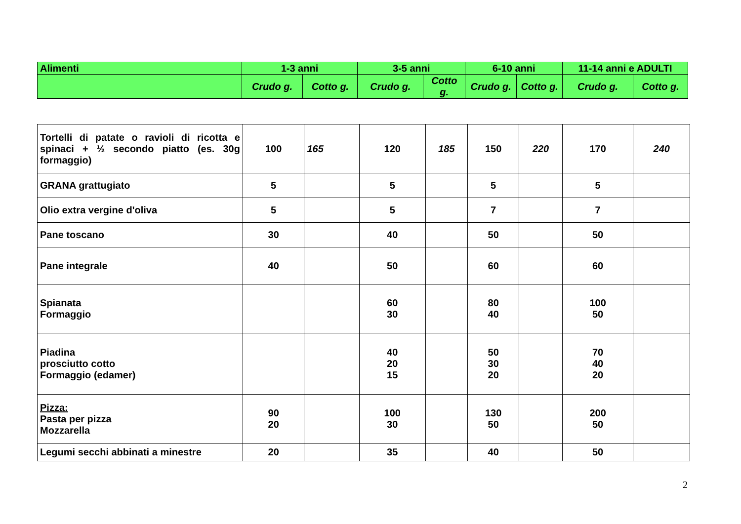| Alimenti | 1-3 anni | | 3-5 anni | | 6-10 anni | | 11-14 anni e ADULTI | |
| --- | --- | --- | --- | --- | --- | --- | --- | --- |
| | Crudo g. | Cotto g. | Crudo g. | Cotto g. | Crudo g. | Cotto g. | Crudo g. | Cotto g. |
| Tortelli di patate o ravioli di ricotta e spinaci + ½ secondo piatto (es. 30g formaggio) | 100 | 165 | 120 | 185 | 150 | 220 | 170 | 240 |
| GRANA grattugiato | 5 | | 5 | | 5 | | 5 | |
| Olio extra vergine d'oliva | 5 | | 5 | | 7 | | 7 | |
| Pane toscano | 30 | | 40 | | 50 | | 50 | |
| Pane integrale | 40 | | 50 | | 60 | | 60 | |
| Spianata Formaggio | | | 60 30 | | 80 40 | | 100 50 | |
| Piadina prosciutto cotto Formaggio (edamer) | | | 40 20 15 | | 50 30 20 | | 70 40 20 | |
| Pizza: Pasta per pizza Mozzarella | 90 20 | | 100 30 | | 130 50 | | 200 50 | |
| Legumi secchi abbinati a minestre | 20 | | 35 | | 40 | | 50 | |
2